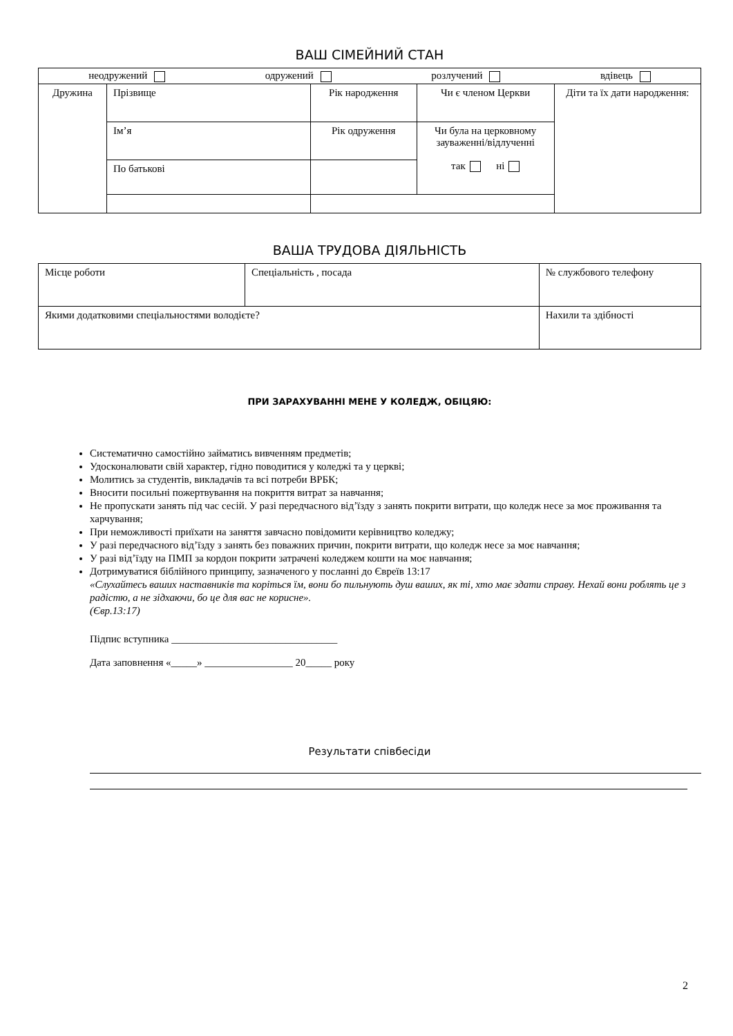ВАШ СІМЕЙНИЙ СТАН
| неодружений одружений розлучений вдівець | | | | |
| Дружина | Прізвище | Рік народження | Чи є членом Церкви | Діти та їх дати народження: |
| | Ім’я | Рік одруження | Чи була на церковному зауваженні/відлученні так ні | |
| | По батькові | | | |
ВАША ТРУДОВА ДІЯЛЬНІСТЬ
| Місце роботи | Спеціальність , посада | | № службового телефону |
| Якими додатковими спеціальностями володієте? | | Нахили та здібності | |
ПРИ ЗАРАХУВАННІ МЕНЕ У КОЛЕДЖ, ОБІЦЯЮ:
Систематично самостійно займатись вивченням предметів;
Удосконалювати свій характер, гідно поводитися у коледжі та у церкві;
Молитись за студентів, викладачів та всі потреби ВРБК;
Вносити посильні пожертвування на покриття витрат за навчання;
Не пропускати занять під час сесій. У разі передчасного від’їзду з занять покрити витрати, що коледж несе за моє проживання та харчування;
При неможливості приїхати на заняття завчасно повідомити керівництво коледжу;
У разі передчасного від’їзду з занять без поважних причин, покрити витрати, що коледж несе за моє навчання;
У разі від’їзду на ПМП за кордон покрити затрачені коледжем кошти на моє навчання;
Дотримуватися біблійного принципу, зазначеного у посланні до Євреїв 13:17
«Слухайтесь ваших наставників та коріться їм, вони бо пильнують душ ваших, як ті, хто має здати справу. Нехай вони роблять це з радістю, а не зідхаючи, бо це для вас не корисне».
(Євр.13:17)
Підпис вступника ________________________________
Дата заповнення «_____» _________________ 20_____ року
Результати співбесіди
2